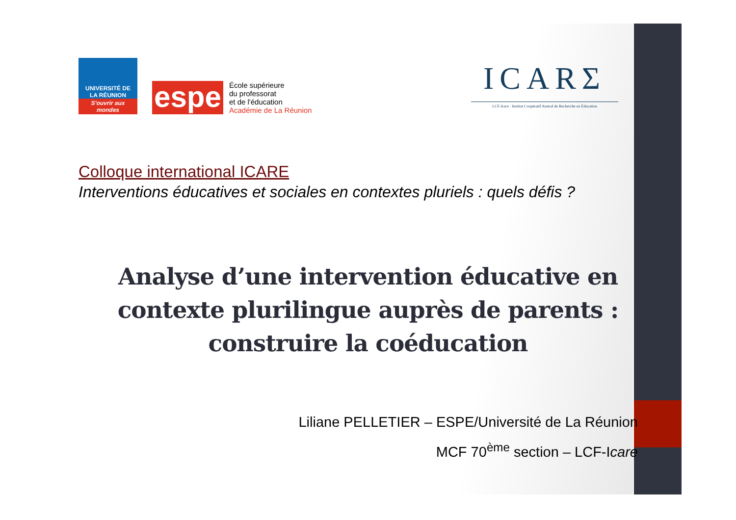UNIVERSITÉ DE
LA RÉUNION
S'ouvrir aux mondes
espe
École supérieure
du professorat
et de l'éducation
Académie de La Réunion
ICARΣ
LCF-Icare : Institut Coopératif Austral de Recherche en Éducation
Colloque international ICARE
Interventions éducatives et sociales en contextes pluriels : quels défis ?
Analyse d’une intervention éducative en contexte plurilingue auprès de parents : construire la coéducation
Liliane PELLETIER – ESPE/Université de La Réunion
MCF 70<sup>ème</sup> section – LCF-Icare